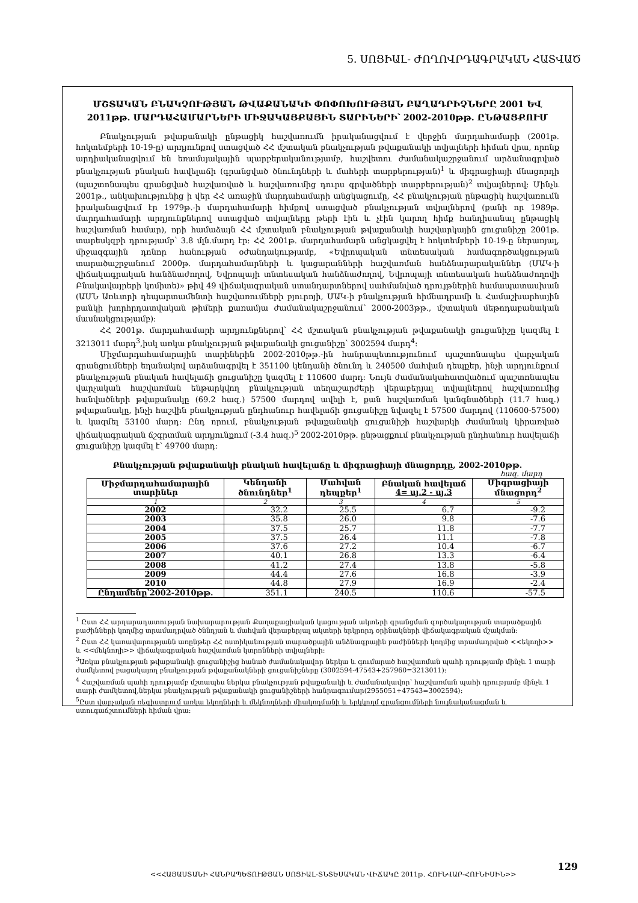5. ՍՈՑԻԱԼ- ԺՈՂՈՎՐԴԱԳՐԱԿԱՆ ՀԱՏՎԱԾ
ՄՇՏԱԿԱՆ ԲՆԱԿՉՈՒԹՅԱՆ ԹՎԱՔԱՆԱԿԻ ՓՈՓՈԽՈՒԹՅԱՆ ԲԱՂԱԴՐԻՉՆԵՐԸ 2001 ԵՎ 2011թթ. ՄԱՐԴԱՀԱՄԱՐՆԵՐԻ ՄԻՋԱԿԱՅՔԱՅԻՆ ՏԱՐԻՆԵՐԻ՝ 2002-2010թթ. ԸՆԹԱՑՔՈՒՄ
Բնակչության թվաքանակի ընթացիկ հաշվառումն իրականացվում է վերջին մարդահամարի (2001թ. հոկտեմբերի 10-19-ը) արդյունքով ստացված ՀՀ մշտական բնակչության թվաքանակի տվյալների հիման վրա, որոնք արդիականացվում են եռամսյակային պարբերականությամբ, հաշվետու ժամանակաշրջանում արձանագրված բնակչության բնական հավելաճի (գրանցված ծնունդների և մահերի տարբերության)<sup>1</sup> և միգրացիայի մնացորդի (պաշտոնապես գրանցված հաշվառված և հաշվառումից դուրս գրվածների տարբերության)<sup>2</sup> տվյալներով: Մինչև 2001թ., անկախությունից ի վեր ՀՀ առաջին մարդահամարի անցկացումը, ՀՀ բնակչության ընթացիկ հաշվառումն իրականացվում էր 1979թ.-ի մարդահամարի հիմքով ստացված բնակչության տվյալներով (քանի որ 1989թ. մարդահամարի արդյունքներով ստացված տվյալները թերի էին և չէին կարող հիմք հանդիսանալ ընթացիկ հաշվառման համար), որի համաձայն ՀՀ մշտական բնակչության թվաքանակի հաշվարկային ցուցանիշը 2001թ. տարեսկզբի դրությամբ՝ 3.8 մլն.մարդ էր: ՀՀ 2001թ. մարդահամարն անցկացվել է հոկտեմբերի 10-19-ը ներառյալ, միջազգային դոնոր հանության օժանդակությամբ, «Եվրոպական տնտեսական համագործակցության տարածաշրջանում 2000թ. մարդահամարների և կացարանների հաշվառման հանձնարարականներ (ՄԱԿ-ի վիճակագրական հանձնաժողով, Եվրոպայի տնտեսական հանձնաժողով, Եվրոպայի տնտեսական հանձնաժողովի Բնակավայրերի կոմիտե)» թիվ 49 վիճակագրական ստանդարտներով սահմանված դրույթներին համապատասխան (ԱՄՆ Առևտրի դեպարտամենտի հաշվառումների բյուրոյի, ՄԱԿ-ի բնակչության հիմնադրամի և Համաշխարհային բանկի խորհրդատվական թիմերի քառամյա ժամանակաշրջանում՝ 2000-2003թթ., մշտական մեթոդաբանական մասնակցությամբ):
ՀՀ 2001թ. մարդահամարի արդյունքներով՝ ՀՀ մշտական բնակչության թվաքանակի ցուցանիշը կազմել է 3213011 մարդ<sup>3</sup>,իսկ առկա բնակչության թվաքանակի ցուցանիշը՝ 3002594 մարդ<sup>4</sup>:
Միջմարդահամարային տարիներին 2002-2010թթ.-ին հանրապետությունում պաշտոնապես վարչական գրանցումների եղանակով արձանագրվել է 351100 կենդանի ծնունդ և 240500 մահվան դեպքեր, ինչի արդյունքում բնակչության բնական հավելաճի ցուցանիշը կազմել է 110600 մարդ: Նույն ժամանակահատվածում պաշտոնապես վարչական հաշվառման ենթարկվող բնակչության տեղաշարժերի վերաբերյալ տվյալներով հաշվառումից հանվածների թվաքանակը (69.2 հազ.) 57500 մարդով ավելի է, քան հաշվառման կանգնածների (11.7 հազ.) թվաքանակը, ինչի հաշվին բնակչության ընդհանուր հավելաճի ցուցանիշը նվազել է 57500 մարդով (110600-57500) և կազմել 53100 մարդ: Ընդ որում, բնակչության թվաքանակի ցուցանիշի հաշվարկի ժամանակ կիրառված վիճակագրական ճշգրտման արդյունքում (-3.4 հազ.)<sup>5</sup> 2002-2010թթ. ընթացքում բնակչության ընդհանուր հավելաճի ցուցանիշը կազմել է՝ 49700 մարդ:
Բնակչության թվաքանակի բնական հավելաճը և միգրացիայի մնացորդը, 2002-2010թթ.
հազ. մարդ
| Միջմարդահամարային տարիներ | Կենդանի ծնունդներ<sup>1</sup> | Մահվան դեպքեր<sup>1</sup> | Բնական հավելաճ 4= սյ.2 - սյ.3 | Միգրացիայի մնացորդ<sup>2</sup> |
| --- | --- | --- | --- | --- |
| 1 | 2 | 3 | 4 | 5 |
| 2002 | 32.2 | 25.5 | 6.7 | -9.2 |
| 2003 | 35.8 | 26.0 | 9.8 | -7.6 |
| 2004 | 37.5 | 25.7 | 11.8 | -7.7 |
| 2005 | 37.5 | 26.4 | 11.1 | -7.8 |
| 2006 | 37.6 | 27.2 | 10.4 | -6.7 |
| 2007 | 40.1 | 26.8 | 13.3 | -6.4 |
| 2008 | 41.2 | 27.4 | 13.8 | -5.8 |
| 2009 | 44.4 | 27.6 | 16.8 | -3.9 |
| 2010 | 44.8 | 27.9 | 16.9 | -2.4 |
| Ընդամենը՝2002-2010թթ. | 351.1 | 240.5 | 110.6 | -57.5 |
<sup>1</sup> Ըստ ՀՀ արդարադատության նախարարության Քաղաքացիական կացության ակտերի գրանցման գործակալության տարածքային բաժինների կողմից տրամադրված ծննդյան և մահվան վերաբերյալ ակտերի երկրորդ օրինակների վիճակագրական մշակման:
<sup>2</sup> Ըստ ՀՀ կառավարությանն առընթեր ՀՀ ոստիկանության տարածքային անձնագրային բաժինների կողմից տրամադրված <<եկողի>> և <<մեկնողի>> վիճակագրական հաշվառման կտրոնների տվյալների:
<sup>3</sup> Առկա բնակչության թվաքանակի ցուցանիշից հանած ժամանակավոր ներկա և գումարած հաշվառման պահի դրությամբ մինչև 1 տարի ժամկետով բացակայող բնակչության թվաքանակների ցուցանիշները (3002594-47543+257960=3213011):
<sup>4</sup> Հաշվառման պահի դրությամբ մշտապես ներկա բնակչության թվաքանակի և ժամանակավոր՝ հաշվառման պահի դրությամբ մինչև 1 տարի ժամկետով,ներկա բնակչության թվաքանակի ցուցանիշների հանրագումար(2955051+47543=3002594):
<sup>5</sup> Ըստ վարչական ռեգիստրում առկա եկողների և մեկնողների միակողմանի և երկկողմ գրանցումների նույնականացման և ստուգաճշտումների հիման վրա:
<<ՀԱՅԱՍՏԱՆԻ ՀԱՆՐԱՊԵՏՈՒԹՅԱՆ ՍՈՑԻԱԼ-ՏՆՏԵՍԱԿԱՆ ՎԻՃԱԿԸ 2011թ. ՀՈՒՆՎԱՐ-ՀՈՒՆԻՍԻՆ>>
129